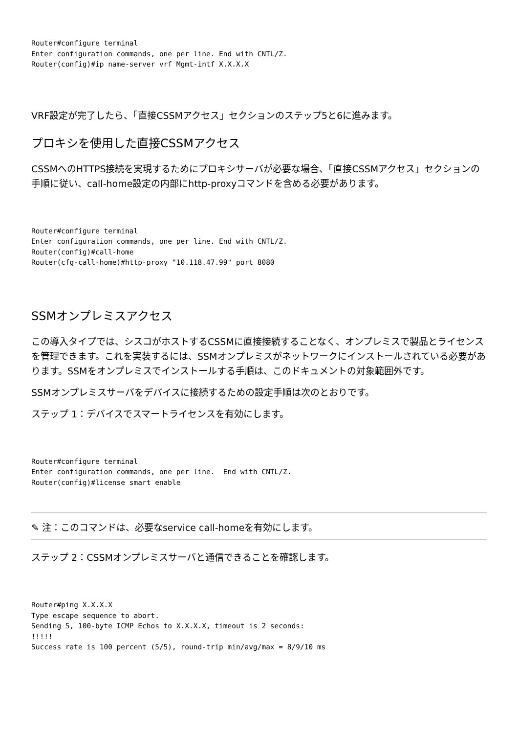Router#configure terminal
Enter configuration commands, one per line. End with CNTL/Z.
Router(config)#ip name-server vrf Mgmt-intf X.X.X.X
VRF設定が完了したら、「直接CSSMアクセス」セクションのステップ5と6に進みます。
プロキシを使用した直接CSSMアクセス
CSSMへのHTTPS接続を実現するためにプロキシサーバが必要な場合、「直接CSSMアクセス」セクションの手順に従い、call-home設定の内部にhttp-proxyコマンドを含める必要があります。
Router#configure terminal
Enter configuration commands, one per line. End with CNTL/Z.
Router(config)#call-home
Router(cfg-call-home)#http-proxy "10.118.47.99" port 8080
SSMオンプレミスアクセス
この導入タイプでは、シスコがホストするCSSMに直接接続することなく、オンプレミスで製品とライセンスを管理できます。これを実装するには、SSMオンプレミスがネットワークにインストールされている必要があります。SSMをオンプレミスでインストールする手順は、このドキュメントの対象範囲外です。
SSMオンプレミスサーバをデバイスに接続するための設定手順は次のとおりです。
ステップ 1：デバイスでスマートライセンスを有効にします。
Router#configure terminal
Enter configuration commands, one per line.  End with CNTL/Z.
Router(config)#license smart enable
✎ 注：このコマンドは、必要なservice call-homeを有効にします。
ステップ 2：CSSMオンプレミスサーバと通信できることを確認します。
Router#ping X.X.X.X
Type escape sequence to abort.
Sending 5, 100-byte ICMP Echos to X.X.X.X, timeout is 2 seconds:
!!!!!
Success rate is 100 percent (5/5), round-trip min/avg/max = 8/9/10 ms